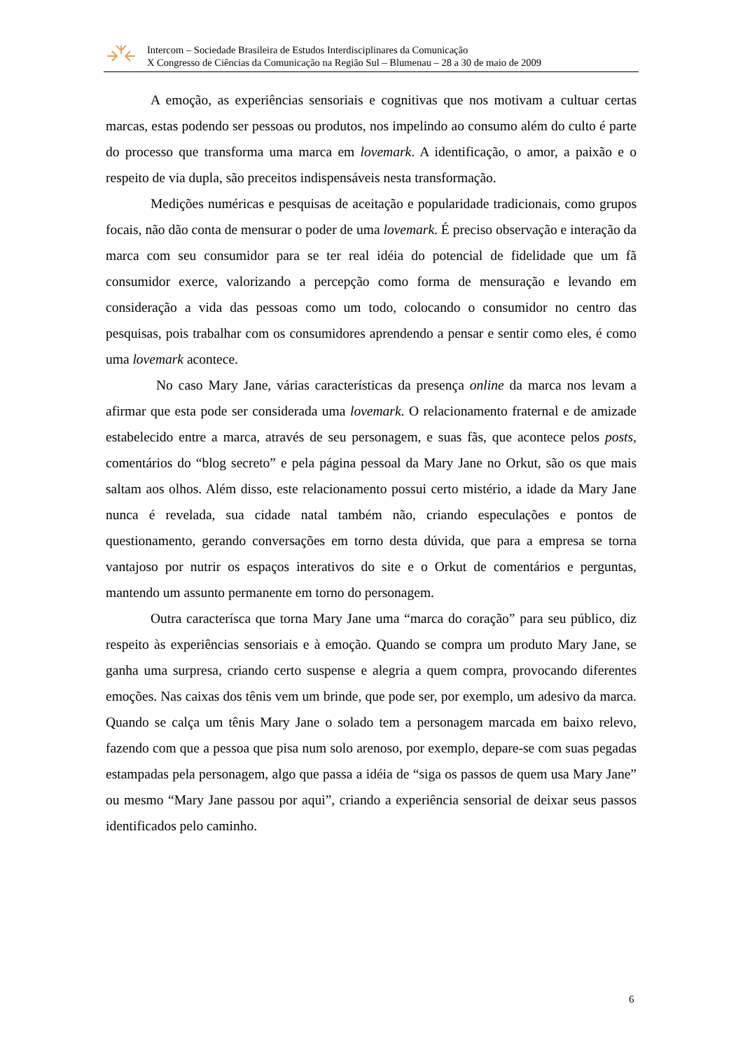Intercom – Sociedade Brasileira de Estudos Interdisciplinares da Comunicação
X Congresso de Ciências da Comunicação na Região Sul – Blumenau – 28 a 30 de maio de 2009
A emoção, as experiências sensoriais e cognitivas que nos motivam a cultuar certas marcas, estas podendo ser pessoas ou produtos, nos impelindo ao consumo além do culto é parte do processo que transforma uma marca em lovemark. A identificação, o amor, a paixão e o respeito de via dupla, são preceitos indispensáveis nesta transformação.
Medições numéricas e pesquisas de aceitação e popularidade tradicionais, como grupos focais, não dão conta de mensurar o poder de uma lovemark. É preciso observação e interação da marca com seu consumidor para se ter real idéia do potencial de fidelidade que um fã consumidor exerce, valorizando a percepção como forma de mensuração e levando em consideração a vida das pessoas como um todo, colocando o consumidor no centro das pesquisas, pois trabalhar com os consumidores aprendendo a pensar e sentir como eles, é como uma lovemark acontece.
No caso Mary Jane, várias características da presença online da marca nos levam a afirmar que esta pode ser considerada uma lovemark. O relacionamento fraternal e de amizade estabelecido entre a marca, através de seu personagem, e suas fãs, que acontece pelos posts, comentários do “blog secreto” e pela página pessoal da Mary Jane no Orkut, são os que mais saltam aos olhos. Além disso, este relacionamento possui certo mistério, a idade da Mary Jane nunca é revelada, sua cidade natal também não, criando especulações e pontos de questionamento, gerando conversações em torno desta dúvida, que para a empresa se torna vantajoso por nutrir os espaços interativos do site e o Orkut de comentários e perguntas, mantendo um assunto permanente em torno do personagem.
Outra caracterísca que torna Mary Jane uma “marca do coração” para seu público, diz respeito às experiências sensoriais e à emoção. Quando se compra um produto Mary Jane, se ganha uma surpresa, criando certo suspense e alegria a quem compra, provocando diferentes emoções. Nas caixas dos tênis vem um brinde, que pode ser, por exemplo, um adesivo da marca. Quando se calça um tênis Mary Jane o solado tem a personagem marcada em baixo relevo, fazendo com que a pessoa que pisa num solo arenoso, por exemplo, depare-se com suas pegadas estampadas pela personagem, algo que passa a idéia de “siga os passos de quem usa Mary Jane” ou mesmo “Mary Jane passou por aqui”, criando a experiência sensorial de deixar seus passos identificados pelo caminho.
6